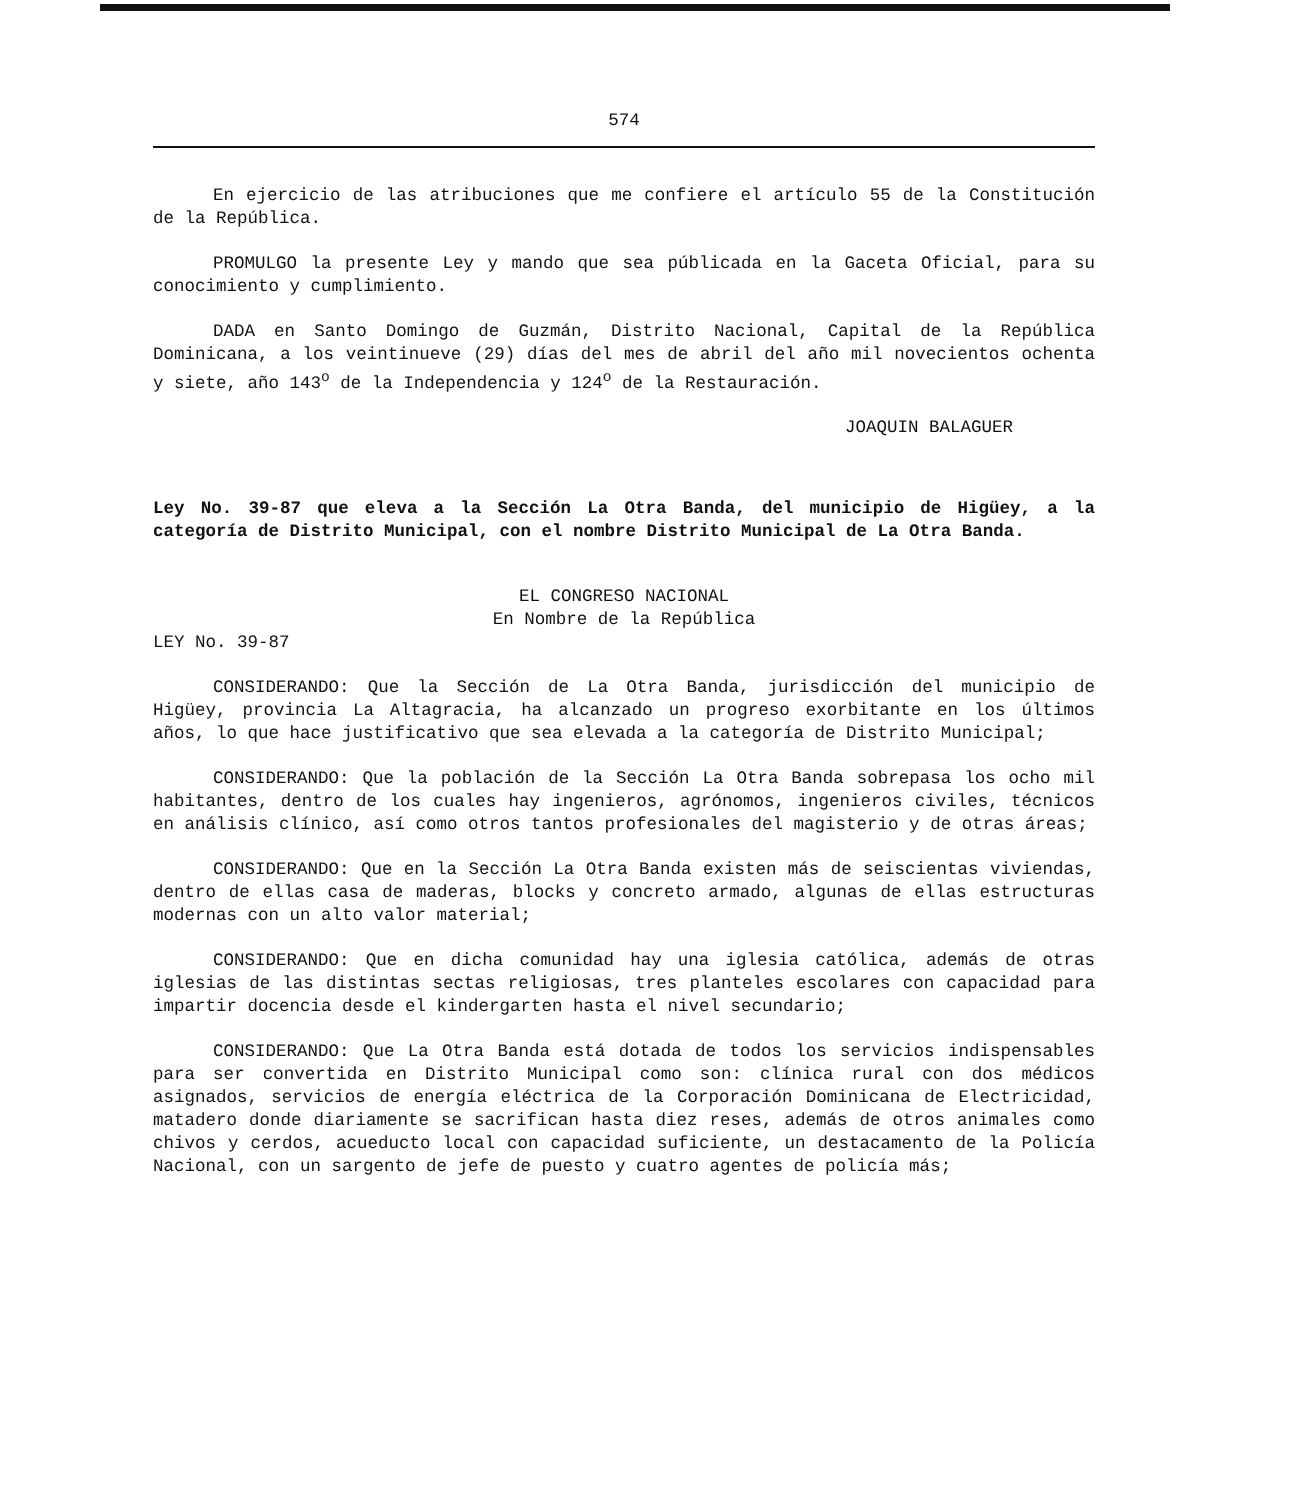574
En ejercicio de las atribuciones que me confiere el artículo 55 de la Constitución de la República.
PROMULGO la presente Ley y mando que sea públicada en la Gaceta Oficial, para su conocimiento y cumplimiento.
DADA en Santo Domingo de Guzmán, Distrito Nacional, Capital de la República Dominicana, a los veintinueve (29) días del mes de abril del año mil novecientos ochenta y siete, año 143<sup>o</sup> de la Independencia y 124<sup>o</sup> de la Restauración.
JOAQUIN BALAGUER
Ley No. 39-87 que eleva a la Sección La Otra Banda, del municipio de Higüey, a la categoría de Distrito Municipal, con el nombre Distrito Municipal de La Otra Banda.
EL CONGRESO NACIONAL
En Nombre de la República
LEY No. 39-87
CONSIDERANDO: Que la Sección de La Otra Banda, jurisdicción del municipio de Higüey, provincia La Altagracia, ha alcanzado un progreso exorbitante en los últimos años, lo que hace justificativo que sea elevada a la categoría de Distrito Municipal;
CONSIDERANDO: Que la población de la Sección La Otra Banda sobrepasa los ocho mil habitantes, dentro de los cuales hay ingenieros, agrónomos, ingenieros civiles, técnicos en análisis clínico, así como otros tantos profesionales del magisterio y de otras áreas;
CONSIDERANDO: Que en la Sección La Otra Banda existen más de seiscientas viviendas, dentro de ellas casa de maderas, blocks y concreto armado, algunas de ellas estructuras modernas con un alto valor material;
CONSIDERANDO: Que en dicha comunidad hay una iglesia católica, además de otras iglesias de las distintas sectas religiosas, tres planteles escolares con capacidad para impartir docencia desde el kindergarten hasta el nivel secundario;
CONSIDERANDO: Que La Otra Banda está dotada de todos los servicios indispensables para ser convertida en Distrito Municipal como son: clínica rural con dos médicos asignados, servicios de energía eléctrica de la Corporación Dominicana de Electricidad, matadero donde diariamente se sacrifican hasta diez reses, además de otros animales como chivos y cerdos, acueducto local con capacidad suficiente, un destacamento de la Policía Nacional, con un sargento de jefe de puesto y cuatro agentes de policía más;